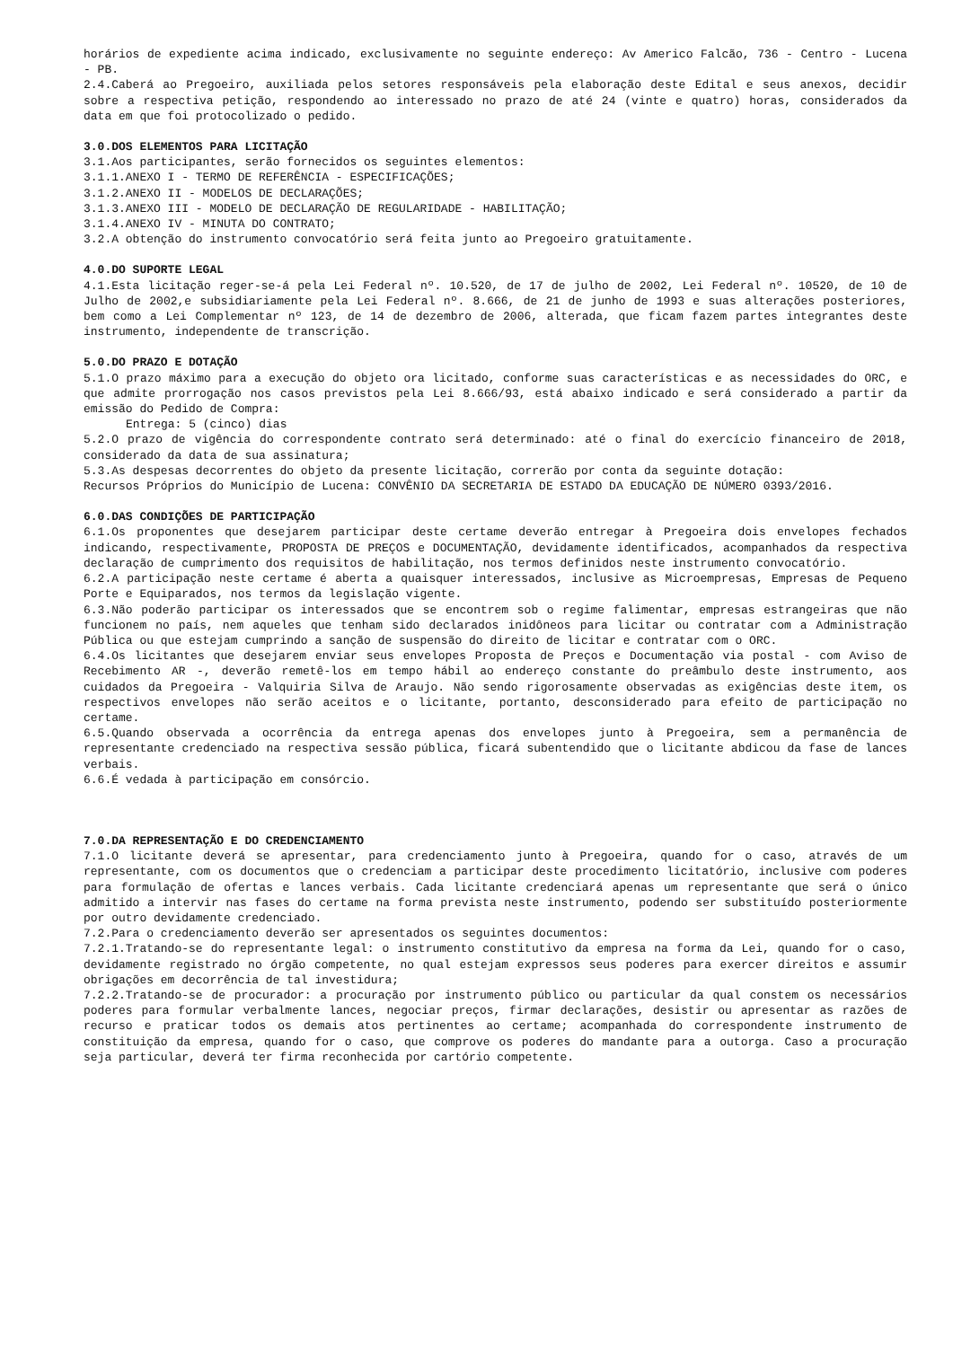horários de expediente acima indicado, exclusivamente no seguinte endereço: Av Americo Falcão, 736 - Centro - Lucena - PB.
2.4.Caberá ao Pregoeiro, auxiliada pelos setores responsáveis pela elaboração deste Edital e seus anexos, decidir sobre a respectiva petição, respondendo ao interessado no prazo de até 24 (vinte e quatro) horas, considerados da data em que foi protocolizado o pedido.
3.0.DOS ELEMENTOS PARA LICITAÇÃO
3.1.Aos participantes, serão fornecidos os seguintes elementos:
3.1.1.ANEXO I - TERMO DE REFERÊNCIA - ESPECIFICAÇÕES;
3.1.2.ANEXO II - MODELOS DE DECLARAÇÕES;
3.1.3.ANEXO III - MODELO DE DECLARAÇÃO DE REGULARIDADE - HABILITAÇÃO;
3.1.4.ANEXO IV - MINUTA DO CONTRATO;
3.2.A obtenção do instrumento convocatório será feita junto ao Pregoeiro gratuitamente.
4.0.DO SUPORTE LEGAL
4.1.Esta licitação reger-se-á pela Lei Federal nº. 10.520, de 17 de julho de 2002, Lei Federal nº. 10520, de 10 de Julho de 2002,e subsidiariamente pela Lei Federal nº. 8.666, de 21 de junho de 1993 e suas alterações posteriores, bem como a Lei Complementar nº 123, de 14 de dezembro de 2006, alterada, que ficam fazem partes integrantes deste instrumento, independente de transcrição.
5.0.DO PRAZO E DOTAÇÃO
5.1.O prazo máximo para a execução do objeto ora licitado, conforme suas características e as necessidades do ORC, e que admite prorrogação nos casos previstos pela Lei 8.666/93, está abaixo indicado e será considerado a partir da emissão do Pedido de Compra:
Entrega: 5 (cinco) dias
5.2.O prazo de vigência do correspondente contrato será determinado: até o final do exercício financeiro de 2018, considerado da data de sua assinatura;
5.3.As despesas decorrentes do objeto da presente licitação, correrão por conta da seguinte dotação:
Recursos Próprios do Município de Lucena: CONVÊNIO DA SECRETARIA DE ESTADO DA EDUCAÇÃO DE NÚMERO 0393/2016.
6.0.DAS CONDIÇÕES DE PARTICIPAÇÃO
6.1.Os proponentes que desejarem participar deste certame deverão entregar à Pregoeira dois envelopes fechados indicando, respectivamente, PROPOSTA DE PREÇOS e DOCUMENTAÇÃO, devidamente identificados, acompanhados da respectiva declaração de cumprimento dos requisitos de habilitação, nos termos definidos neste instrumento convocatório.
6.2.A participação neste certame é aberta a quaisquer interessados, inclusive as Microempresas, Empresas de Pequeno Porte e Equiparados, nos termos da legislação vigente.
6.3.Não poderão participar os interessados que se encontrem sob o regime falimentar, empresas estrangeiras que não funcionem no país, nem aqueles que tenham sido declarados inidôneos para licitar ou contratar com a Administração Pública ou que estejam cumprindo a sanção de suspensão do direito de licitar e contratar com o ORC.
6.4.Os licitantes que desejarem enviar seus envelopes Proposta de Preços e Documentação via postal - com Aviso de Recebimento AR -, deverão remetê-los em tempo hábil ao endereço constante do preâmbulo deste instrumento, aos cuidados da Pregoeira - Valquiria Silva de Araujo. Não sendo rigorosamente observadas as exigências deste item, os respectivos envelopes não serão aceitos e o licitante, portanto, desconsiderado para efeito de participação no certame.
6.5.Quando observada a ocorrência da entrega apenas dos envelopes junto à Pregoeira, sem a permanência de representante credenciado na respectiva sessão pública, ficará subentendido que o licitante abdicou da fase de lances verbais.
6.6.É vedada à participação em consórcio.
7.0.DA REPRESENTAÇÃO E DO CREDENCIAMENTO
7.1.O licitante deverá se apresentar, para credenciamento junto à Pregoeira, quando for o caso, através de um representante, com os documentos que o credenciam a participar deste procedimento licitatório, inclusive com poderes para formulação de ofertas e lances verbais. Cada licitante credenciará apenas um representante que será o único admitido a intervir nas fases do certame na forma prevista neste instrumento, podendo ser substituído posteriormente por outro devidamente credenciado.
7.2.Para o credenciamento deverão ser apresentados os seguintes documentos:
7.2.1.Tratando-se do representante legal: o instrumento constitutivo da empresa na forma da Lei, quando for o caso, devidamente registrado no órgão competente, no qual estejam expressos seus poderes para exercer direitos e assumir obrigações em decorrência de tal investidura;
7.2.2.Tratando-se de procurador: a procuração por instrumento público ou particular da qual constem os necessários poderes para formular verbalmente lances, negociar preços, firmar declarações, desistir ou apresentar as razões de recurso e praticar todos os demais atos pertinentes ao certame; acompanhada do correspondente instrumento de constituição da empresa, quando for o caso, que comprove os poderes do mandante para a outorga. Caso a procuração seja particular, deverá ter firma reconhecida por cartório competente.